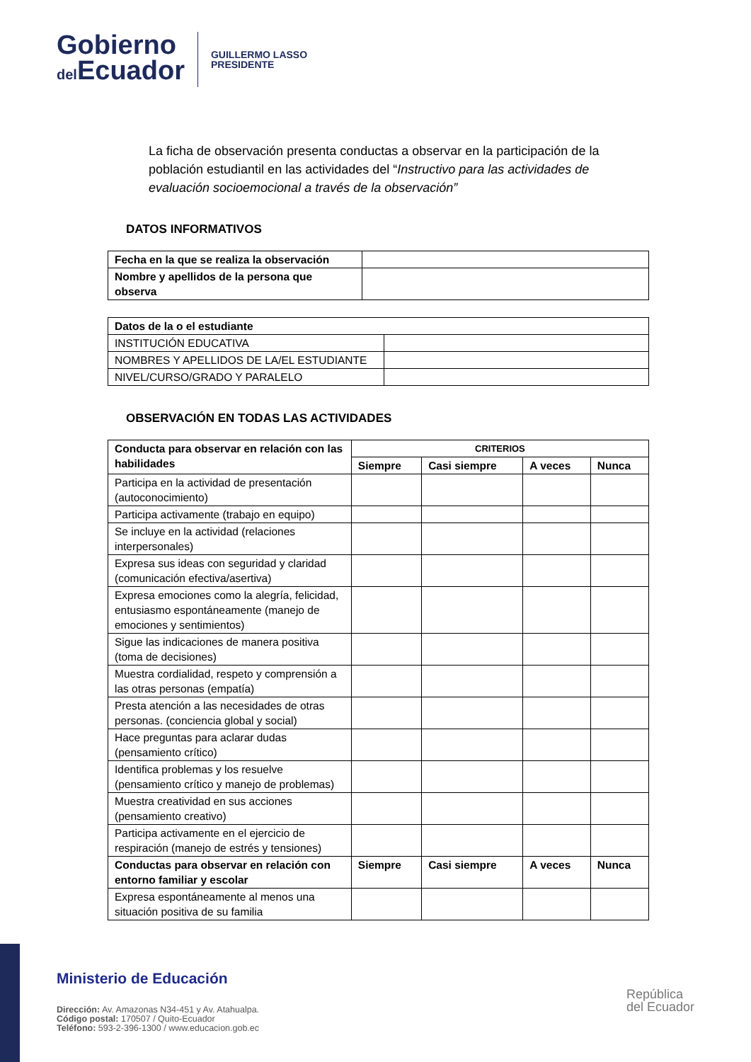Gobierno
del Ecuador
GUILLERMO LASSO
PRESIDENTE
La ficha de observación presenta conductas a observar en la participación de la población estudiantil en las actividades del “Instructivo para las actividades de evaluación socioemocional a través de la observación”
DATOS INFORMATIVOS
| Fecha en la que se realiza la observación | |
| Nombre y apellidos de la persona que observa | |
| Datos de la o el estudiante | |
| --- | --- |
| INSTITUCIÓN EDUCATIVA | |
| NOMBRES Y APELLIDOS DE LA/EL ESTUDIANTE | |
| NIVEL/CURSO/GRADO Y PARALELO | |
OBSERVACIÓN EN TODAS LAS ACTIVIDADES
| Conducta para observar en relación con las habilidades | CRITERIOS | | | |
| --- | --- | --- | --- | --- |
| | Siempre | Casi siempre | A veces | Nunca |
| Participa en la actividad de presentación (autoconocimiento) | | | | |
| Participa activamente (trabajo en equipo) | | | | |
| Se incluye en la actividad (relaciones interpersonales) | | | | |
| Expresa sus ideas con seguridad y claridad (comunicación efectiva/asertiva) | | | | |
| Expresa emociones como la alegría, felicidad, entusiasmo espontáneamente (manejo de emociones y sentimientos) | | | | |
| Sigue las indicaciones de manera positiva (toma de decisiones) | | | | |
| Muestra cordialidad, respeto y comprensión a las otras personas (empatía) | | | | |
| Presta atención a las necesidades de otras personas. (conciencia global y social) | | | | |
| Hace preguntas para aclarar dudas (pensamiento crítico) | | | | |
| Identifica problemas y los resuelve (pensamiento crítico y manejo de problemas) | | | | |
| Muestra creatividad en sus acciones (pensamiento creativo) | | | | |
| Participa activamente en el ejercicio de respiración (manejo de estrés y tensiones) | | | | |
| Conductas para observar en relación con entorno familiar y escolar | Siempre | Casi siempre | A veces | Nunca |
| Expresa espontáneamente al menos una situación positiva de su familia | | | | |
Ministerio de Educación
Dirección: Av. Amazonas N34-451 y Av. Atahualpa.
Código postal: 170507 / Quito-Ecuador
Teléfono: 593-2-396-1300 / www.educacion.gob.ec
República
del Ecuador